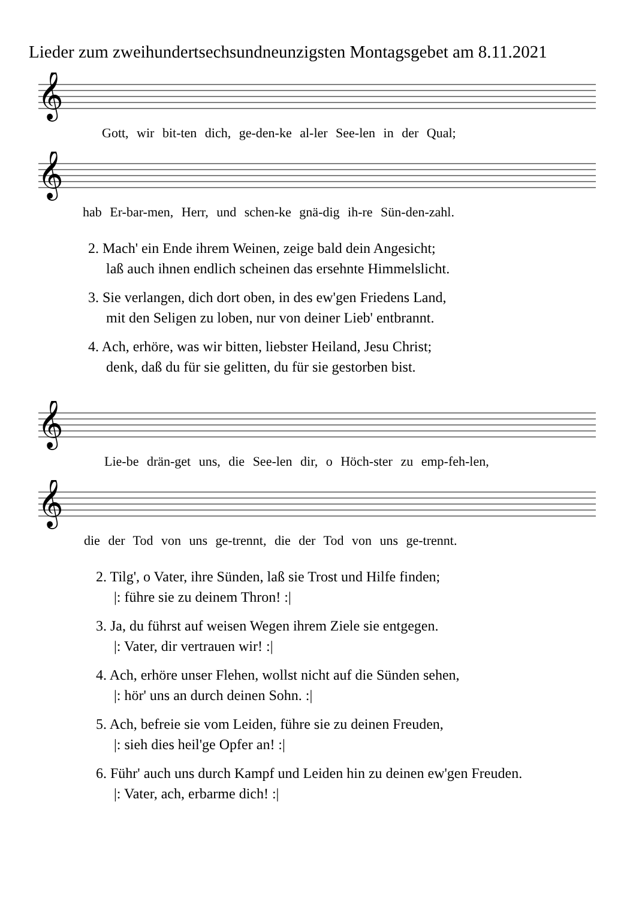Lieder zum zweihundertsechsundneunzigsten Montagsgebet am 8.11.2021
𝄞
Gott, wir bit-ten dich, ge-den-ke al-ler See-len in der Qual;
𝄞
hab Er-bar-men, Herr, und schen-ke gnä-dig ih-re Sün-den-zahl.
2. Mach' ein Ende ihrem Weinen, zeige bald dein Angesicht;
laß auch ihnen endlich scheinen das ersehnte Himmelslicht.
3. Sie verlangen, dich dort oben, in des ew'gen Friedens Land,
mit den Seligen zu loben, nur von deiner Lieb' entbrannt.
4. Ach, erhöre, was wir bitten, liebster Heiland, Jesu Christ;
denk, daß du für sie gelitten, du für sie gestorben bist.
𝄞
Lie-be drän-get uns, die See-len dir, o Höch-ster zu emp-feh-len,
𝄞
die der Tod von uns ge-trennt, die der Tod von uns ge-trennt.
2. Tilg', o Vater, ihre Sünden, laß sie Trost und Hilfe finden;
|: führe sie zu deinem Thron! :|
3. Ja, du führst auf weisen Wegen ihrem Ziele sie entgegen.
|: Vater, dir vertrauen wir! :|
4. Ach, erhöre unser Flehen, wollst nicht auf die Sünden sehen,
|: hör' uns an durch deinen Sohn. :|
5. Ach, befreie sie vom Leiden, führe sie zu deinen Freuden,
|: sieh dies heil'ge Opfer an! :|
6. Führ' auch uns durch Kampf und Leiden hin zu deinen ew'gen Freuden.
|: Vater, ach, erbarme dich! :|